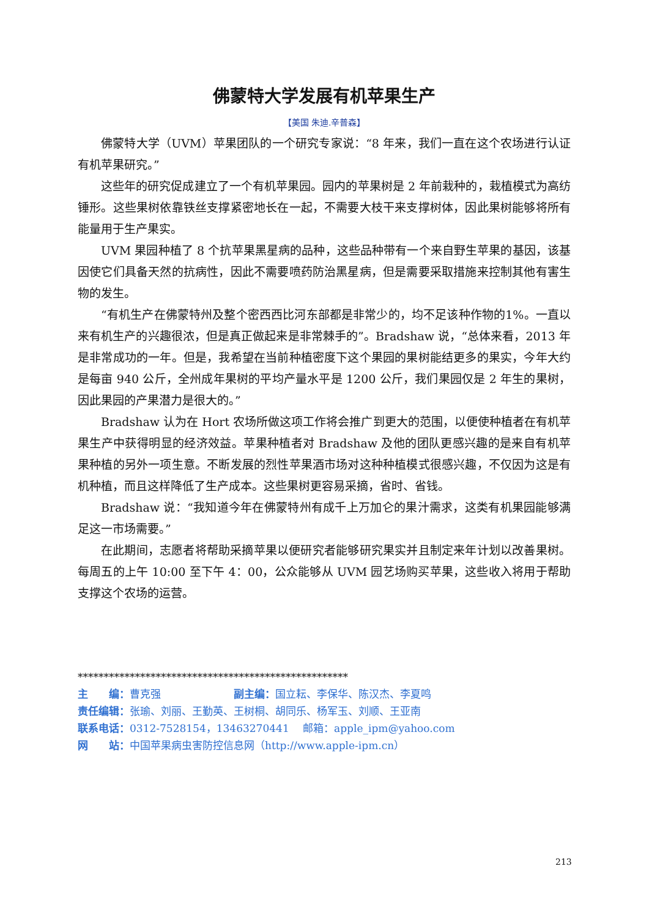佛蒙特大学发展有机苹果生产
【美国 朱迪.辛普森】
佛蒙特大学（UVM）苹果团队的一个研究专家说：“8 年来，我们一直在这个农场进行认证有机苹果研究。”
这些年的研究促成建立了一个有机苹果园。园内的苹果树是 2 年前栽种的，栽植模式为高纺锤形。这些果树依靠铁丝支撑紧密地长在一起，不需要大枝干来支撑树体，因此果树能够将所有能量用于生产果实。
UVM 果园种植了 8 个抗苹果黑星病的品种，这些品种带有一个来自野生苹果的基因，该基因使它们具备天然的抗病性，因此不需要喷药防治黑星病，但是需要采取措施来控制其他有害生物的发生。
“有机生产在佛蒙特州及整个密西西比河东部都是非常少的，均不足该种作物的1%。一直以来有机生产的兴趣很浓，但是真正做起来是非常棘手的”。Bradshaw 说，“总体来看，2013 年是非常成功的一年。但是，我希望在当前种植密度下这个果园的果树能结更多的果实，今年大约是每亩 940 公斤，全州成年果树的平均产量水平是 1200 公斤，我们果园仅是 2 年生的果树，因此果园的产果潜力是很大的。”
Bradshaw 认为在 Hort 农场所做这项工作将会推广到更大的范围，以便使种植者在有机苹果生产中获得明显的经济效益。苹果种植者对 Bradshaw 及他的团队更感兴趣的是来自有机苹果种植的另外一项生意。不断发展的烈性苹果酒市场对这种种植模式很感兴趣，不仅因为这是有机种植，而且这样降低了生产成本。这些果树更容易采摘，省时、省钱。
Bradshaw 说：“我知道今年在佛蒙特州有成千上万加仑的果汁需求，这类有机果园能够满足这一市场需要。”
在此期间，志愿者将帮助采摘苹果以便研究者能够研究果实并且制定来年计划以改善果树。每周五的上午 10:00 至下午 4：00，公众能够从 UVM 园艺场购买苹果，这些收入将用于帮助支撑这个农场的运营。
****************************************************
主　　编：曹克强　　　　　　　副主编：国立耘、李保华、陈汉杰、李夏鸣
责任编辑：张瑜、刘丽、王勤英、王树桐、胡同乐、杨军玉、刘顺、王亚南
联系电话：0312-7528154，13463270441　 邮箱：apple_ipm@yahoo.com
网　　站：中国苹果病虫害防控信息网（http://www.apple-ipm.cn）
213